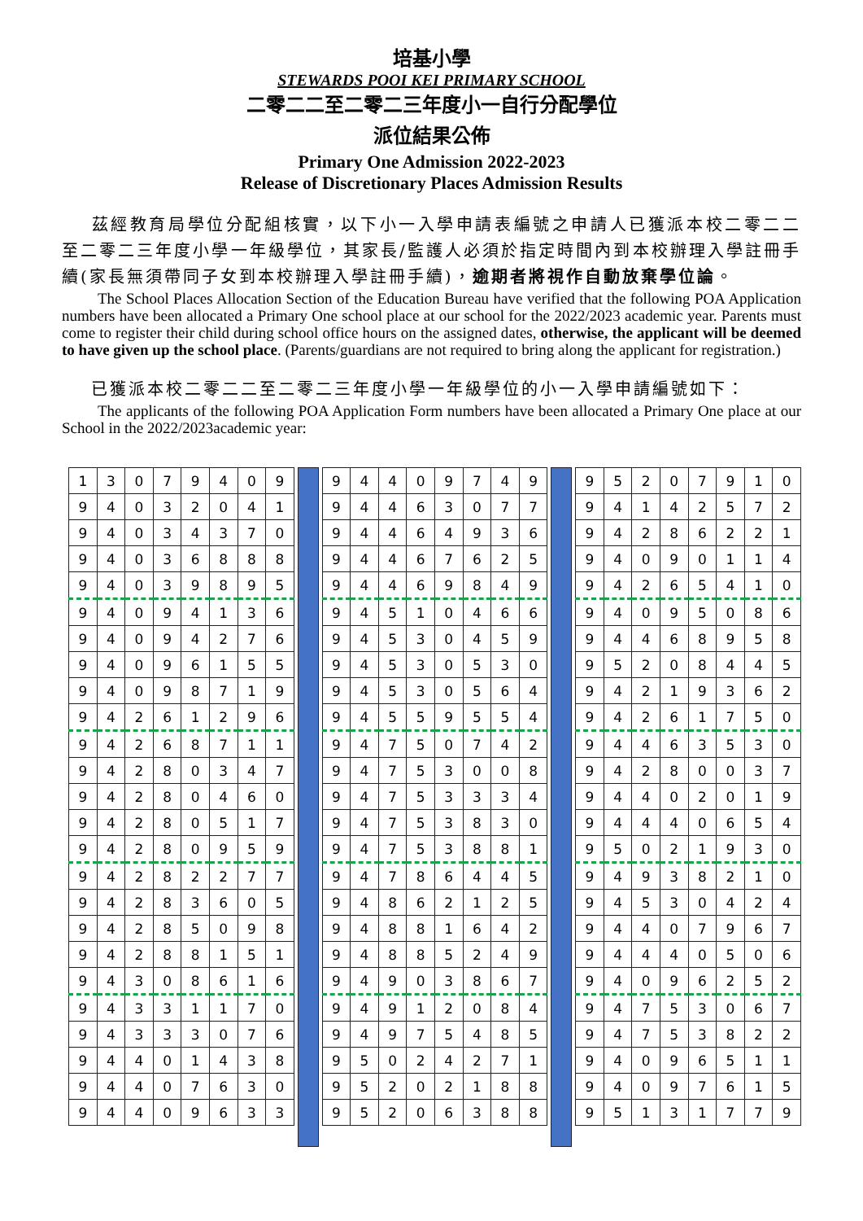培基小學
STEWARDS POOI KEI PRIMARY SCHOOL
二零二二至二零二三年度小一自行分配學位
派位結果公佈
Primary One Admission 2022-2023
Release of Discretionary Places Admission Results
  茲經教育局學位分配組核實，以下小一入學申請表編號之申請人已獲派本校二零二二至二零二三年度小學一年級學位，其家長/監護人必須於指定時間內到本校辦理入學註冊手續(家長無須帶同子女到本校辦理入學註冊手續)，逾期者將視作自動放棄學位論。
The School Places Allocation Section of the Education Bureau have verified that the following POA Application numbers have been allocated a Primary One school place at our school for the 2022/2023 academic year. Parents must come to register their child during school office hours on the assigned dates, otherwise, the applicant will be deemed to have given up the school place. (Parents/guardians are not required to bring along the applicant for registration.)
  已獲派本校二零二二至二零二三年度小學一年級學位的小一入學申請編號如下：
The applicants of the following POA Application Form numbers have been allocated a Primary One place at our School in the 2022/2023academic year:
| 1 | 3 | 0 | 7 | 9 | 4 | 0 | 9 |
| 9 | 4 | 0 | 3 | 2 | 0 | 4 | 1 |
| 9 | 4 | 0 | 3 | 4 | 3 | 7 | 0 |
| 9 | 4 | 0 | 3 | 6 | 8 | 8 | 8 |
| 9 | 4 | 0 | 3 | 9 | 8 | 9 | 5 |
| 9 | 4 | 0 | 9 | 4 | 1 | 3 | 6 |
| 9 | 4 | 0 | 9 | 4 | 2 | 7 | 6 |
| 9 | 4 | 0 | 9 | 6 | 1 | 5 | 5 |
| 9 | 4 | 0 | 9 | 8 | 7 | 1 | 9 |
| 9 | 4 | 2 | 6 | 1 | 2 | 9 | 6 |
| 9 | 4 | 2 | 6 | 8 | 7 | 1 | 1 |
| 9 | 4 | 2 | 8 | 0 | 3 | 4 | 7 |
| 9 | 4 | 2 | 8 | 0 | 4 | 6 | 0 |
| 9 | 4 | 2 | 8 | 0 | 5 | 1 | 7 |
| 9 | 4 | 2 | 8 | 0 | 9 | 5 | 9 |
| 9 | 4 | 2 | 8 | 2 | 2 | 7 | 7 |
| 9 | 4 | 2 | 8 | 3 | 6 | 0 | 5 |
| 9 | 4 | 2 | 8 | 5 | 0 | 9 | 8 |
| 9 | 4 | 2 | 8 | 8 | 1 | 5 | 1 |
| 9 | 4 | 3 | 0 | 8 | 6 | 1 | 6 |
| 9 | 4 | 3 | 3 | 1 | 1 | 7 | 0 |
| 9 | 4 | 3 | 3 | 3 | 0 | 7 | 6 |
| 9 | 4 | 4 | 0 | 1 | 4 | 3 | 8 |
| 9 | 4 | 4 | 0 | 7 | 6 | 3 | 0 |
| 9 | 4 | 4 | 0 | 9 | 6 | 3 | 3 |
| 9 | 4 | 4 | 0 | 9 | 7 | 4 | 9 |
| 9 | 4 | 4 | 6 | 3 | 0 | 7 | 7 |
| 9 | 4 | 4 | 6 | 4 | 9 | 3 | 6 |
| 9 | 4 | 4 | 6 | 7 | 6 | 2 | 5 |
| 9 | 4 | 4 | 6 | 9 | 8 | 4 | 9 |
| 9 | 4 | 5 | 1 | 0 | 4 | 6 | 6 |
| 9 | 4 | 5 | 3 | 0 | 4 | 5 | 9 |
| 9 | 4 | 5 | 3 | 0 | 5 | 3 | 0 |
| 9 | 4 | 5 | 3 | 0 | 5 | 6 | 4 |
| 9 | 4 | 5 | 5 | 9 | 5 | 5 | 4 |
| 9 | 4 | 7 | 5 | 0 | 7 | 4 | 2 |
| 9 | 4 | 7 | 5 | 3 | 0 | 0 | 8 |
| 9 | 4 | 7 | 5 | 3 | 3 | 3 | 4 |
| 9 | 4 | 7 | 5 | 3 | 8 | 3 | 0 |
| 9 | 4 | 7 | 5 | 3 | 8 | 8 | 1 |
| 9 | 4 | 7 | 8 | 6 | 4 | 4 | 5 |
| 9 | 4 | 8 | 6 | 2 | 1 | 2 | 5 |
| 9 | 4 | 8 | 8 | 1 | 6 | 4 | 2 |
| 9 | 4 | 8 | 8 | 5 | 2 | 4 | 9 |
| 9 | 4 | 9 | 0 | 3 | 8 | 6 | 7 |
| 9 | 4 | 9 | 1 | 2 | 0 | 8 | 4 |
| 9 | 4 | 9 | 7 | 5 | 4 | 8 | 5 |
| 9 | 5 | 0 | 2 | 4 | 2 | 7 | 1 |
| 9 | 5 | 2 | 0 | 2 | 1 | 8 | 8 |
| 9 | 5 | 2 | 0 | 6 | 3 | 8 | 8 |
| 9 | 5 | 2 | 0 | 7 | 9 | 1 | 0 |
| 9 | 4 | 1 | 4 | 2 | 5 | 7 | 2 |
| 9 | 4 | 2 | 8 | 6 | 2 | 2 | 1 |
| 9 | 4 | 0 | 9 | 0 | 1 | 1 | 4 |
| 9 | 4 | 2 | 6 | 5 | 4 | 1 | 0 |
| 9 | 4 | 0 | 9 | 5 | 0 | 8 | 6 |
| 9 | 4 | 4 | 6 | 8 | 9 | 5 | 8 |
| 9 | 5 | 2 | 0 | 8 | 4 | 4 | 5 |
| 9 | 4 | 2 | 1 | 9 | 3 | 6 | 2 |
| 9 | 4 | 2 | 6 | 1 | 7 | 5 | 0 |
| 9 | 4 | 4 | 6 | 3 | 5 | 3 | 0 |
| 9 | 4 | 2 | 8 | 0 | 0 | 3 | 7 |
| 9 | 4 | 4 | 0 | 2 | 0 | 1 | 9 |
| 9 | 4 | 4 | 4 | 0 | 6 | 5 | 4 |
| 9 | 5 | 0 | 2 | 1 | 9 | 3 | 0 |
| 9 | 4 | 9 | 3 | 8 | 2 | 1 | 0 |
| 9 | 4 | 5 | 3 | 0 | 4 | 2 | 4 |
| 9 | 4 | 4 | 0 | 7 | 9 | 6 | 7 |
| 9 | 4 | 4 | 4 | 0 | 5 | 0 | 6 |
| 9 | 4 | 0 | 9 | 6 | 2 | 5 | 2 |
| 9 | 4 | 7 | 5 | 3 | 0 | 6 | 7 |
| 9 | 4 | 7 | 5 | 3 | 8 | 2 | 2 |
| 9 | 4 | 0 | 9 | 6 | 5 | 1 | 1 |
| 9 | 4 | 0 | 9 | 7 | 6 | 1 | 5 |
| 9 | 5 | 1 | 3 | 1 | 7 | 7 | 9 |